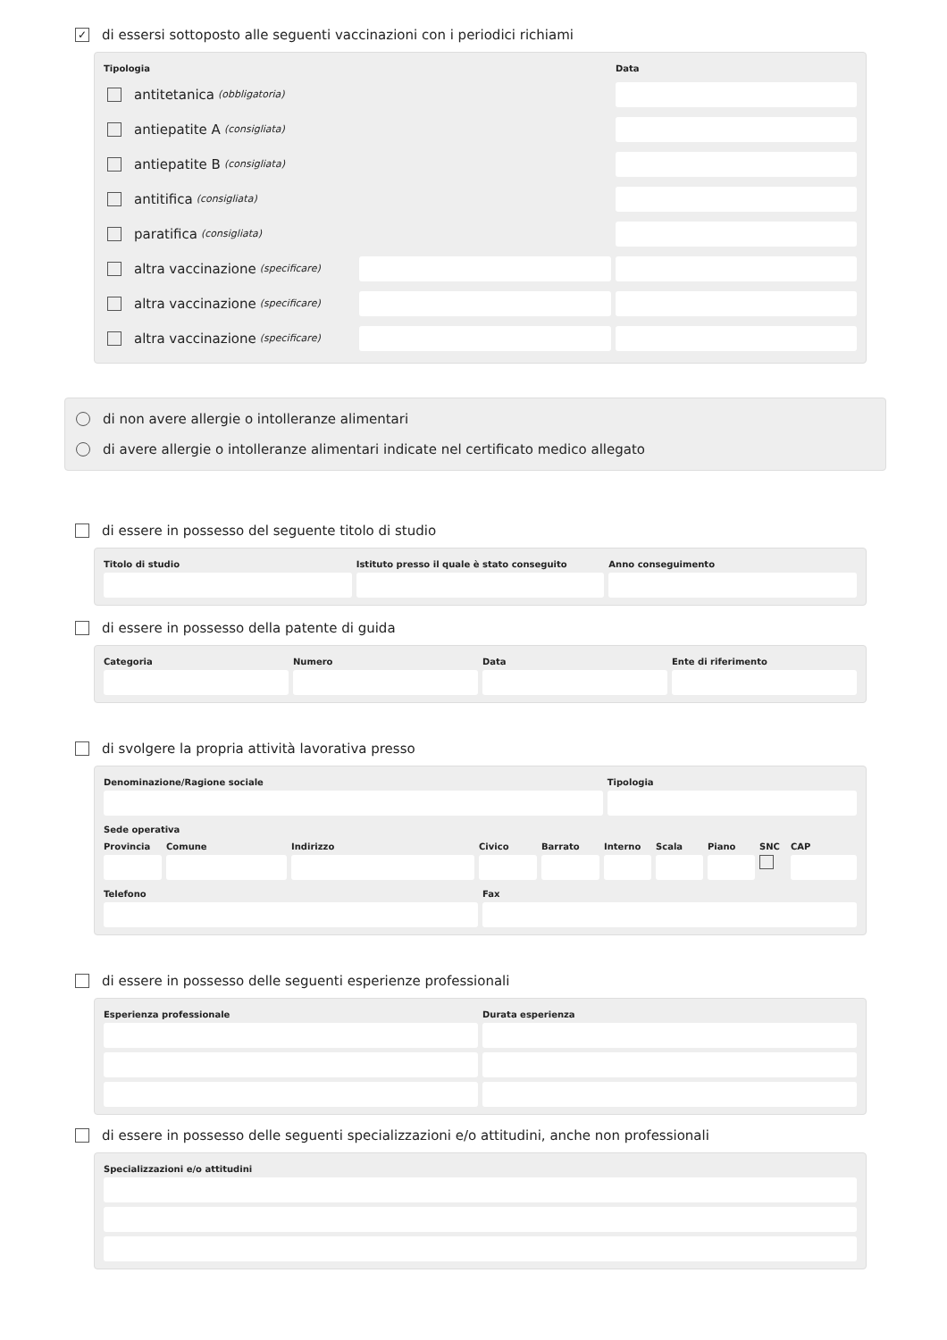✓ di essersi sottoposto alle seguenti vaccinazioni con i periodici richiami
Tipologia
Data
antitetanica (obbligatoria)
antiepatite A (consigliata)
antiepatite B (consigliata)
antitifica (consigliata)
paratifica (consigliata)
altra vaccinazione (specificare)
altra vaccinazione (specificare)
altra vaccinazione (specificare)
di non avere allergie o intolleranze alimentari
di avere allergie o intolleranze alimentari indicate nel certificato medico allegato
di essere in possesso del seguente titolo di studio
Titolo di studio
Istituto presso il quale è stato conseguito
Anno conseguimento
di essere in possesso della patente di guida
Categoria
Numero
Data
Ente di riferimento
di svolgere la propria attività lavorativa presso
Denominazione/Ragione sociale
Tipologia
Sede operativa
Provincia
Comune
Indirizzo
Civico
Barrato
Interno
Scala
Piano
SNC
CAP
Telefono
Fax
di essere in possesso delle seguenti esperienze professionali
Esperienza professionale
Durata esperienza
di essere in possesso delle seguenti specializzazioni e/o attitudini, anche non professionali
Specializzazioni e/o attitudini